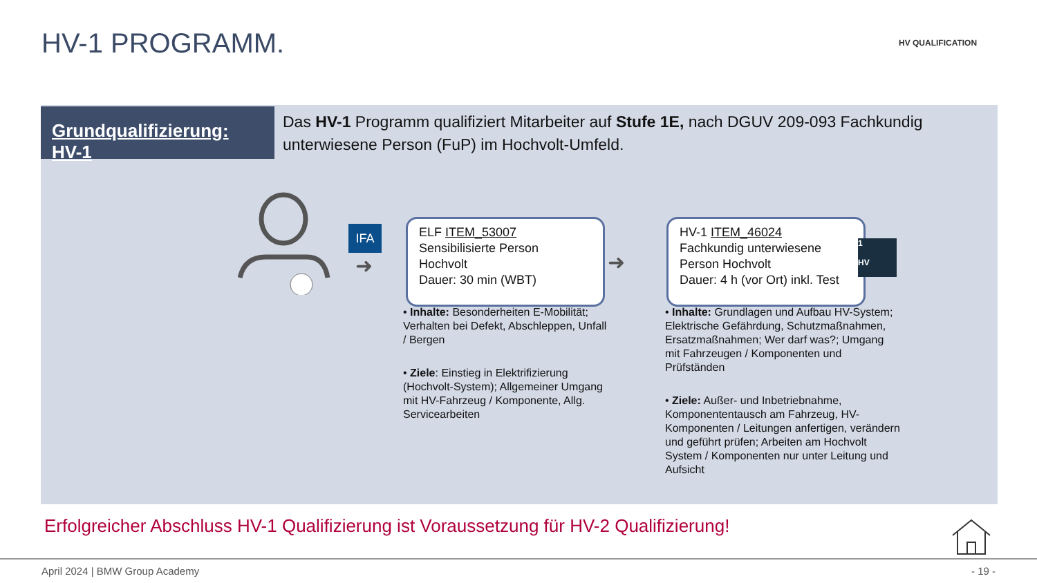HV-1 PROGRAMM. HV QUALIFICATION
Grundqualifizierung: HV-1
Das HV-1 Programm qualifiziert Mitarbeiter auf Stufe 1E, nach DGUV 209-093 Fachkundig unterwiesene Person (FuP) im Hochvolt-Umfeld.
IFA
➜
ELF ITEM_53007
Sensibilisierte Person
Hochvolt
Dauer: 30 min (WBT)
➜
HV-1 ITEM_46024
Fachkundig unterwiesene
Person Hochvolt
Dauer: 4 h (vor Ort) inkl. Test
1
HV
• Inhalte: Besonderheiten E-Mobilität; Verhalten bei Defekt, Abschleppen, Unfall / Bergen
• Ziele: Einstieg in Elektrifizierung (Hochvolt-System); Allgemeiner Umgang mit HV-Fahrzeug / Komponente, Allg. Servicearbeiten
• Inhalte: Grundlagen und Aufbau HV-System; Elektrische Gefährdung, Schutzmaßnahmen, Ersatzmaßnahmen; Wer darf was?; Umgang mit Fahrzeugen / Komponenten und Prüfständen
• Ziele: Außer- und Inbetriebnahme, Komponententausch am Fahrzeug, HV-Komponenten / Leitungen anfertigen, verändern und geführt prüfen; Arbeiten am Hochvolt System / Komponenten nur unter Leitung und Aufsicht
Erfolgreicher Abschluss HV-1 Qualifizierung ist Voraussetzung für HV-2 Qualifizierung!
April 2024 | BMW Group Academy - 19 -